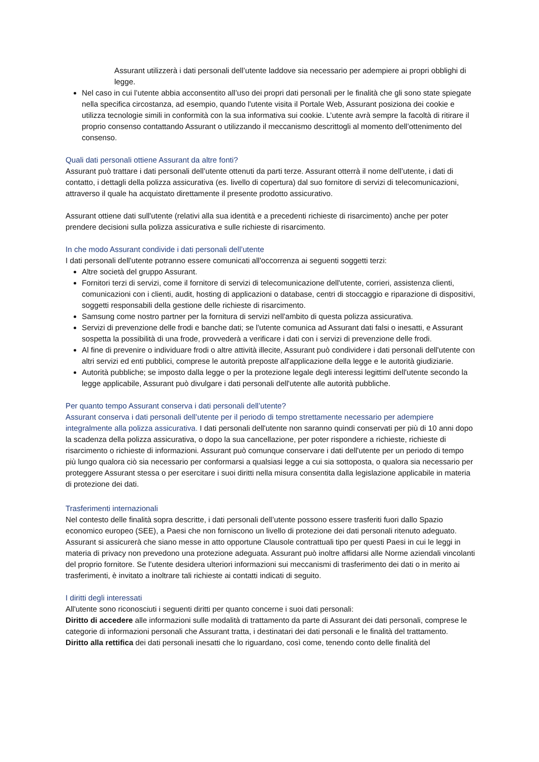Assurant utilizzerà i dati personali dell’utente laddove sia necessario per adempiere ai propri obblighi di legge.
Nel caso in cui l’utente abbia acconsentito all’uso dei propri dati personali per le finalità che gli sono state spiegate nella specifica circostanza, ad esempio, quando l'utente visita il Portale Web, Assurant posiziona dei cookie e utilizza tecnologie simili in conformità con la sua informativa sui cookie. L’utente avrà sempre la facoltà di ritirare il proprio consenso contattando Assurant o utilizzando il meccanismo descrittogli al momento dell’ottenimento del consenso.
Quali dati personali ottiene Assurant da altre fonti?
Assurant può trattare i dati personali dell’utente ottenuti da parti terze. Assurant otterrà il nome dell’utente, i dati di contatto, i dettagli della polizza assicurativa (es. livello di copertura) dal suo fornitore di servizi di telecomunicazioni, attraverso il quale ha acquistato direttamente il presente prodotto assicurativo.
Assurant ottiene dati sull'utente (relativi alla sua identità e a precedenti richieste di risarcimento) anche per poter prendere decisioni sulla polizza assicurativa e sulle richieste di risarcimento.
In che modo Assurant condivide i dati personali dell’utente
I dati personali dell'utente potranno essere comunicati all'occorrenza ai seguenti soggetti terzi:
Altre società del gruppo Assurant.
Fornitori terzi di servizi, come il fornitore di servizi di telecomunicazione dell'utente, corrieri, assistenza clienti, comunicazioni con i clienti, audit, hosting di applicazioni o database, centri di stoccaggio e riparazione di dispositivi, soggetti responsabili della gestione delle richieste di risarcimento.
Samsung come nostro partner per la fornitura di servizi nell'ambito di questa polizza assicurativa.
Servizi di prevenzione delle frodi e banche dati; se l'utente comunica ad Assurant dati falsi o inesatti, e Assurant sospetta la possibilità di una frode, provvederà a verificare i dati con i servizi di prevenzione delle frodi.
Al fine di prevenire o individuare frodi o altre attività illecite, Assurant può condividere i dati personali dell'utente con altri servizi ed enti pubblici, comprese le autorità preposte all'applicazione della legge e le autorità giudiziarie.
Autorità pubbliche; se imposto dalla legge o per la protezione legale degli interessi legittimi dell'utente secondo la legge applicabile, Assurant può divulgare i dati personali dell'utente alle autorità pubbliche.
Per quanto tempo Assurant conserva i dati personali dell’utente?
Assurant conserva i dati personali dell’utente per il periodo di tempo strettamente necessario per adempiere integralmente alla polizza assicurativa. I dati personali dell'utente non saranno quindi conservati per più di 10 anni dopo la scadenza della polizza assicurativa, o dopo la sua cancellazione, per poter rispondere a richieste, richieste di risarcimento o richieste di informazioni. Assurant può comunque conservare i dati dell'utente per un periodo di tempo più lungo qualora ciò sia necessario per conformarsi a qualsiasi legge a cui sia sottoposta, o qualora sia necessario per proteggere Assurant stessa o per esercitare i suoi diritti nella misura consentita dalla legislazione applicabile in materia di protezione dei dati.
Trasferimenti internazionali
Nel contesto delle finalità sopra descritte, i dati personali dell’utente possono essere trasferiti fuori dallo Spazio economico europeo (SEE), a Paesi che non forniscono un livello di protezione dei dati personali ritenuto adeguato. Assurant si assicurerà che siano messe in atto opportune Clausole contrattuali tipo per questi Paesi in cui le leggi in materia di privacy non prevedono una protezione adeguata. Assurant può inoltre affidarsi alle Norme aziendali vincolanti del proprio fornitore. Se l’utente desidera ulteriori informazioni sui meccanismi di trasferimento dei dati o in merito ai trasferimenti, è invitato a inoltrare tali richieste ai contatti indicati di seguito.
I diritti degli interessati
All'utente sono riconosciuti i seguenti diritti per quanto concerne i suoi dati personali:
Diritto di accedere alle informazioni sulle modalità di trattamento da parte di Assurant dei dati personali, comprese le categorie di informazioni personali che Assurant tratta, i destinatari dei dati personali e le finalità del trattamento.
Diritto alla rettifica dei dati personali inesatti che lo riguardano, così come, tenendo conto delle finalità del